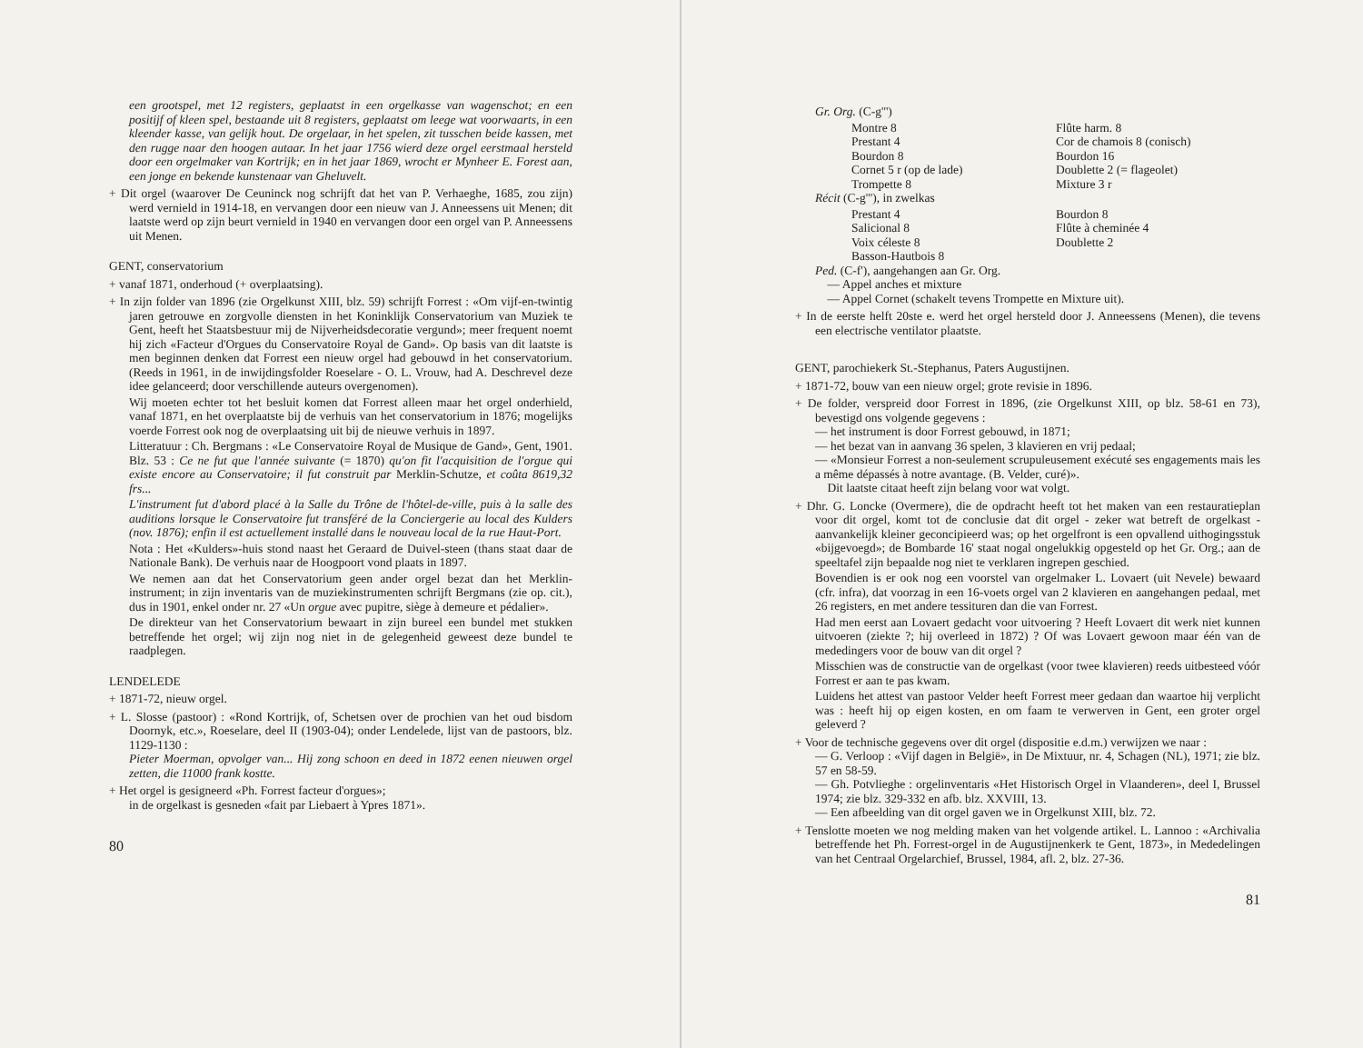een grootspel, met 12 registers, geplaatst in een orgelkasse van wagenschot; en een positijf of kleen spel, bestaande uit 8 registers, geplaatst om leege wat voorwaarts, in een kleender kasse, van gelijk hout. De orgelaar, in het spelen, zit tusschen beide kassen, met den rugge naar den hoogen autaar. In het jaar 1756 wierd deze orgel eerstmaal hersteld door een orgelmaker van Kortrijk; en in het jaar 1869, wrocht er Mynheer E. Forest aan, een jonge en bekende kunstenaar van Gheluvelt.
+ Dit orgel (waarover De Ceuninck nog schrijft dat het van P. Verhaeghe, 1685, zou zijn) werd vernield in 1914-18, en vervangen door een nieuw van J. Anneessens uit Menen; dit laatste werd op zijn beurt vernield in 1940 en vervangen door een orgel van P. Anneessens uit Menen.
GENT, conservatorium
+ vanaf 1871, onderhoud (+ overplaatsing).
+ In zijn folder van 1896 (zie Orgelkunst XIII, blz. 59) schrijft Forrest : «Om vijf-en-twintig jaren getrouwe en zorgvolle diensten in het Koninklijk Conservatorium van Muziek te Gent, heeft het Staatsbestuur mij de Nijverheidsdecoratie vergund»; meer frequent noemt hij zich «Facteur d'Orgues du Conservatoire Royal de Gand». Op basis van dit laatste is men beginnen denken dat Forrest een nieuw orgel had gebouwd in het conservatorium. (Reeds in 1961, in de inwijdingsfolder Roeselare - O. L. Vrouw, had A. Deschrevel deze idee gelanceerd; door verschillende auteurs overgenomen).
Wij moeten echter tot het besluit komen dat Forrest alleen maar het orgel onderhield, vanaf 1871, en het overplaatste bij de verhuis van het conservatorium in 1876; mogelijks voerde Forrest ook nog de overplaatsing uit bij de nieuwe verhuis in 1897.
Litteratuur : Ch. Bergmans : «Le Conservatoire Royal de Musique de Gand», Gent, 1901. Blz. 53 : Ce ne fut que l'année suivante (= 1870) qu'on fit l'acquisition de l'orgue qui existe encore au Conservatoire; il fut construit par Merklin-Schutze, et coûta 8619,32 frs...
L'instrument fut d'abord placé à la Salle du Trône de l'hôtel-de-ville, puis à la salle des auditions lorsque le Conservatoire fut transféré de la Conciergerie au local des Kulders (nov. 1876); enfin il est actuellement installé dans le nouveau local de la rue Haut-Port.
Nota : Het «Kulders»-huis stond naast het Geraard de Duivel-steen (thans staat daar de Nationale Bank). De verhuis naar de Hoogpoort vond plaats in 1897.
We nemen aan dat het Conservatorium geen ander orgel bezat dan het Merklin-instrument; in zijn inventaris van de muziekinstrumenten schrijft Bergmans (zie op. cit.), dus in 1901, enkel onder nr. 27 «Un orgue avec pupitre, siège à demeure et pédalier».
De direkteur van het Conservatorium bewaart in zijn bureel een bundel met stukken betreffende het orgel; wij zijn nog niet in de gelegenheid geweest deze bundel te raadplegen.
LENDELEDE
+ 1871-72, nieuw orgel.
+ L. Slosse (pastoor) : «Rond Kortrijk, of, Schetsen over de prochien van het oud bisdom Doornyk, etc.», Roeselare, deel II (1903-04); onder Lendelede, lijst van de pastoors, blz. 1129-1130 :
Pieter Moerman, opvolger van... Hij zong schoon en deed in 1872 eenen nieuwen orgel zetten, die 11000 frank kostte.
+ Het orgel is gesigneerd «Ph. Forrest facteur d'orgues»;
in de orgelkast is gesneden «fait par Liebaert à Ypres 1871».
80
Gr. Org. (C-g''')
Montre 8
Prestant 4
Bourdon 8
Cornet 5 r (op de lade)
Trompette 8
Flûte harm. 8
Cor de chamois 8 (conisch)
Bourdon 16
Doublette 2 (= flageolet)
Mixture 3 r
Récit (C-g'''), in zwelkas
Prestant 4
Salicional 8
Voix céleste 8
Basson-Hautbois 8
Bourdon 8
Flûte à cheminée 4
Doublette 2
Ped. (C-f'), aangehangen aan Gr. Org.
— Appel anches et mixture
— Appel Cornet (schakelt tevens Trompette en Mixture uit).
+ In de eerste helft 20ste e. werd het orgel hersteld door J. Anneessens (Menen), die tevens een electrische ventilator plaatste.
GENT, parochiekerk St.-Stephanus, Paters Augustijnen.
+ 1871-72, bouw van een nieuw orgel; grote revisie in 1896.
+ De folder, verspreid door Forrest in 1896, (zie Orgelkunst XIII, op blz. 58-61 en 73), bevestigd ons volgende gegevens :
— het instrument is door Forrest gebouwd, in 1871;
— het bezat van in aanvang 36 spelen, 3 klavieren en vrij pedaal;
— «Monsieur Forrest a non-seulement scrupuleusement exécuté ses engagements mais les a même dépassés à notre avantage. (B. Velder, curé)».
Dit laatste citaat heeft zijn belang voor wat volgt.
+ Dhr. G. Loncke (Overmere), die de opdracht heeft tot het maken van een restauratieplan voor dit orgel, komt tot de conclusie dat dit orgel - zeker wat betreft de orgelkast - aanvankelijk kleiner geconcipieerd was; op het orgelfront is een opvallend uithogingsstuk «bijgevoegd»; de Bombarde 16' staat nogal ongelukkig opgesteld op het Gr. Org.; aan de speeltafel zijn bepaalde nog niet te verklaren ingrepen geschied.
Bovendien is er ook nog een voorstel van orgelmaker L. Lovaert (uit Nevele) bewaard (cfr. infra), dat voorzag in een 16-voets orgel van 2 klavieren en aangehangen pedaal, met 26 registers, en met andere tessituren dan die van Forrest.
Had men eerst aan Lovaert gedacht voor uitvoering ? Heeft Lovaert dit werk niet kunnen uitvoeren (ziekte ?; hij overleed in 1872) ? Of was Lovaert gewoon maar één van de mededingers voor de bouw van dit orgel ?
Misschien was de constructie van de orgelkast (voor twee klavieren) reeds uitbesteed vóór Forrest er aan te pas kwam.
Luidens het attest van pastoor Velder heeft Forrest meer gedaan dan waartoe hij verplicht was : heeft hij op eigen kosten, en om faam te verwerven in Gent, een groter orgel geleverd ?
+ Voor de technische gegevens over dit orgel (dispositie e.d.m.) verwijzen we naar :
— G. Verloop : «Vijf dagen in België», in De Mixtuur, nr. 4, Schagen (NL), 1971; zie blz. 57 en 58-59.
— Gh. Potvlieghe : orgelinventaris «Het Historisch Orgel in Vlaanderen», deel I, Brussel 1974; zie blz. 329-332 en afb. blz. XXVIII, 13.
— Een afbeelding van dit orgel gaven we in Orgelkunst XIII, blz. 72.
+ Tenslotte moeten we nog melding maken van het volgende artikel. L. Lannoo : «Archivalia betreffende het Ph. Forrest-orgel in de Augustijnenkerk te Gent, 1873», in Mededelingen van het Centraal Orgelarchief, Brussel, 1984, afl. 2, blz. 27-36.
81